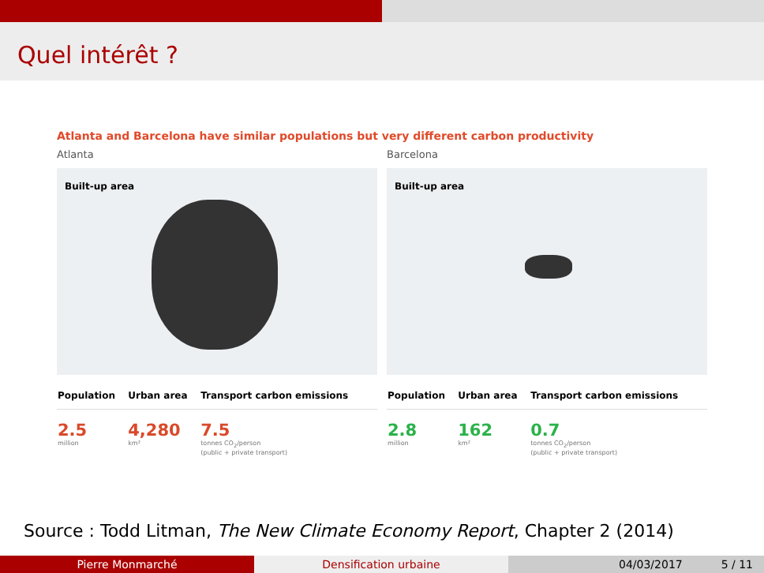Quel intérêt ?
Atlanta and Barcelona have similar populations but very different carbon productivity
Atlanta
Built-up area
| Population | Urban area | Transport carbon emissions |
| --- | --- | --- |
| 2.5 million | 4,280 km² | 7.5 tonnes CO<sub>2</sub>/person (public + private transport) |
Barcelona
Built-up area
| Population | Urban area | Transport carbon emissions |
| --- | --- | --- |
| 2.8 million | 162 km² | 0.7 tonnes CO<sub>2</sub>/person (public + private transport) |
Source : Todd Litman, The New Climate Economy Report, Chapter 2 (2014)
Pierre Monmarché Densification urbaine 04/03/2017 5 / 11